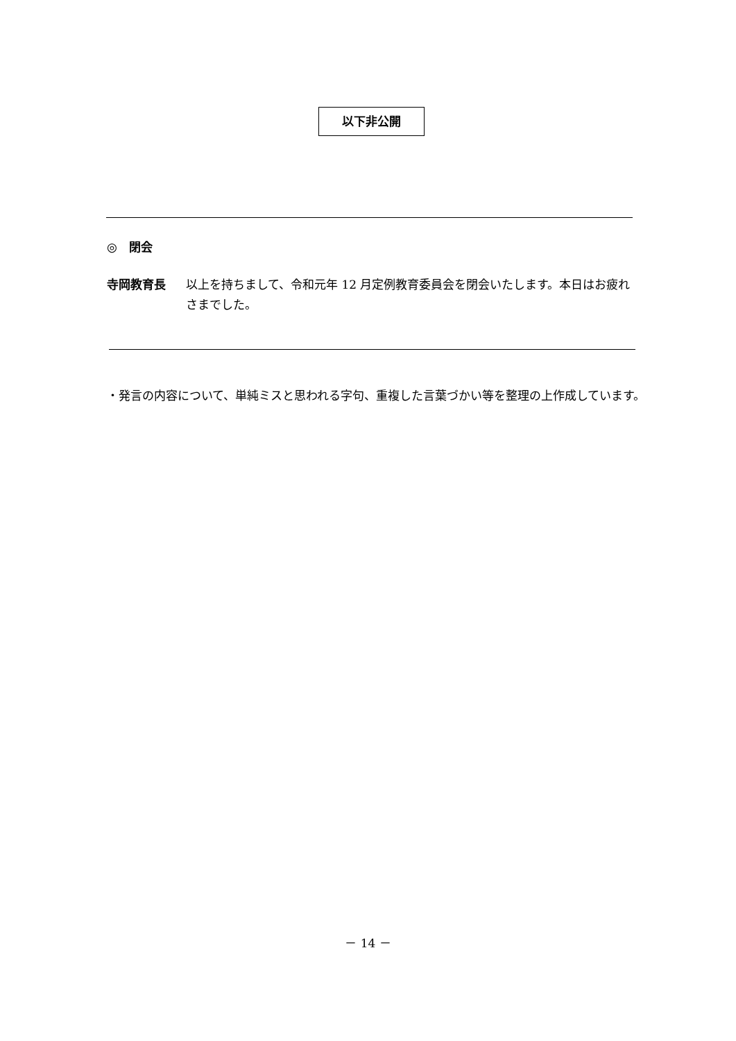以下非公開
◎　閉会
寺岡教育長 以上を持ちまして、令和元年 12 月定例教育委員会を閉会いたします。本日はお疲れさまでした。
・発言の内容について、単純ミスと思われる字句、重複した言葉づかい等を整理の上作成しています。
－ 14 －